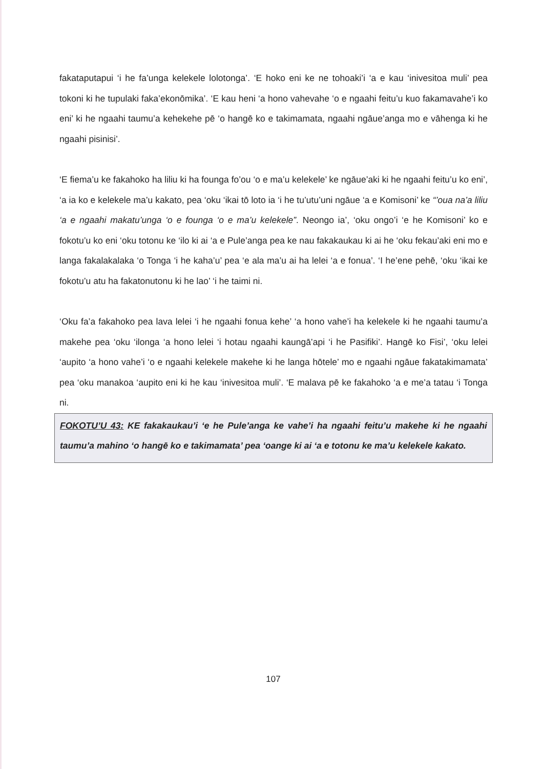fakataputapui ‘i he fa’unga kelekele lolotonga’. ‘E hoko eni ke ne tohoaki’i ‘a e kau ‘inivesitoa muli’ pea tokoni ki he tupulaki faka’ekonōmika’. ‘E kau heni ‘a hono vahevahe ‘o e ngaahi feitu’u kuo fakamavahe’i ko eni’ ki he ngaahi taumu’a kehekehe pē ‘o hangē ko e takimamata, ngaahi ngāue’anga mo e vāhenga ki he ngaahi pisinisi’.
‘E fiema’u ke fakahoko ha liliu ki ha founga fo’ou ‘o e ma’u kelekele’ ke ngāue’aki ki he ngaahi feitu’u ko eni’, ‘a ia ko e kelekele ma’u kakato, pea ‘oku ‘ikai tō loto ia ‘i he tu’utu’uni ngāue ‘a e Komisoni’ ke “’oua na’a liliu ‘a e ngaahi makatu’unga ‘o e founga ‘o e ma’u kelekele”. Neongo ia’, ‘oku ongo’i ‘e he Komisoni’ ko e fokotu’u ko eni ‘oku totonu ke ‘ilo ki ai ‘a e Pule’anga pea ke nau fakakaukau ki ai he ‘oku fekau’aki eni mo e langa fakalakalaka ‘o Tonga ‘i he kaha’u’ pea ‘e ala ma’u ai ha lelei ‘a e fonua’. ‘I he’ene pehē, ‘oku ‘ikai ke fokotu’u atu ha fakatonutonu ki he lao’ ‘i he taimi ni.
‘Oku fa’a fakahoko pea lava lelei ‘i he ngaahi fonua kehe’ ‘a hono vahe’i ha kelekele ki he ngaahi taumu’a makehe pea ‘oku ‘ilonga ‘a hono lelei ‘i hotau ngaahi kaungā’api ‘i he Pasifiki’. Hangē ko Fisi’, ‘oku lelei ‘aupito ‘a hono vahe’i ‘o e ngaahi kelekele makehe ki he langa hōtele’ mo e ngaahi ngāue fakatakimamata’ pea ‘oku manakoa ‘aupito eni ki he kau ‘inivesitoa muli’. ‘E malava pē ke fakahoko ‘a e me’a tatau ‘i Tonga ni.
FOKOTU’U 43: KE fakakaukau’i ‘e he Pule’anga ke vahe’i ha ngaahi feitu’u makehe ki he ngaahi taumu’a mahino ‘o hangē ko e takimamata’ pea ‘oange ki ai ‘a e totonu ke ma’u kelekele kakato.
107